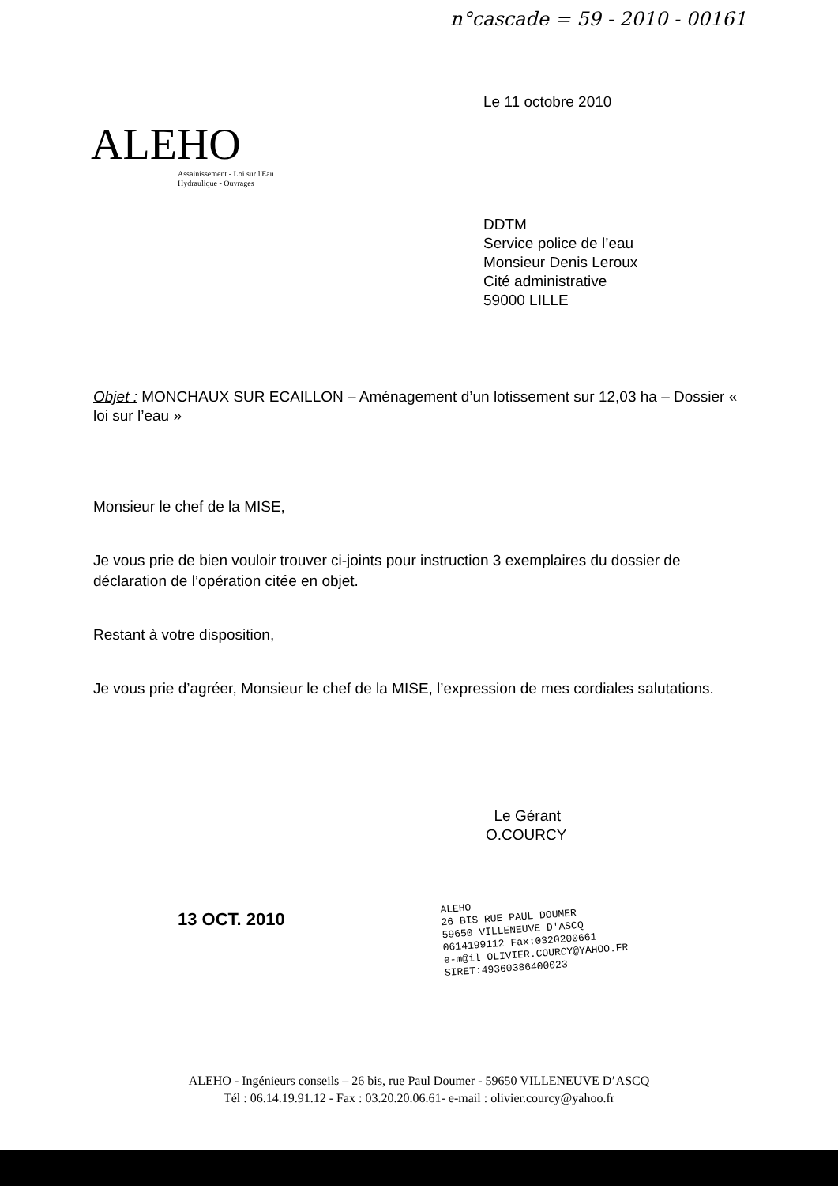n°cascade = 59 - 2010 - 00161
Le 11 octobre 2010
ALEHO
Assainissement - Loi sur l'Eau
Hydraulique - Ouvrages
DDTM
Service police de l’eau
Monsieur Denis Leroux
Cité administrative
59000 LILLE
Objet : MONCHAUX SUR ECAILLON – Aménagement d’un lotissement sur 12,03 ha – Dossier « loi sur l’eau »
Monsieur le chef de la MISE,
Je vous prie de bien vouloir trouver ci-joints pour instruction 3 exemplaires du dossier de déclaration de l’opération citée en objet.
Restant à votre disposition,
Je vous prie d’agréer, Monsieur le chef de la MISE, l’expression de mes cordiales salutations.
Le Gérant
O.COURCY
13 OCT. 2010
ALEHO
26 BIS RUE PAUL DOUMER
59650 VILLENEUVE D'ASCQ
0614199112 Fax:0320200661
e-m@il OLIVIER.COURCY@YAHOO.FR
SIRET:49360386400023
ALEHO - Ingénieurs conseils – 26 bis, rue Paul Doumer - 59650 VILLENEUVE D’ASCQ
Tél : 06.14.19.91.12 - Fax : 03.20.20.06.61- e-mail : olivier.courcy@yahoo.fr